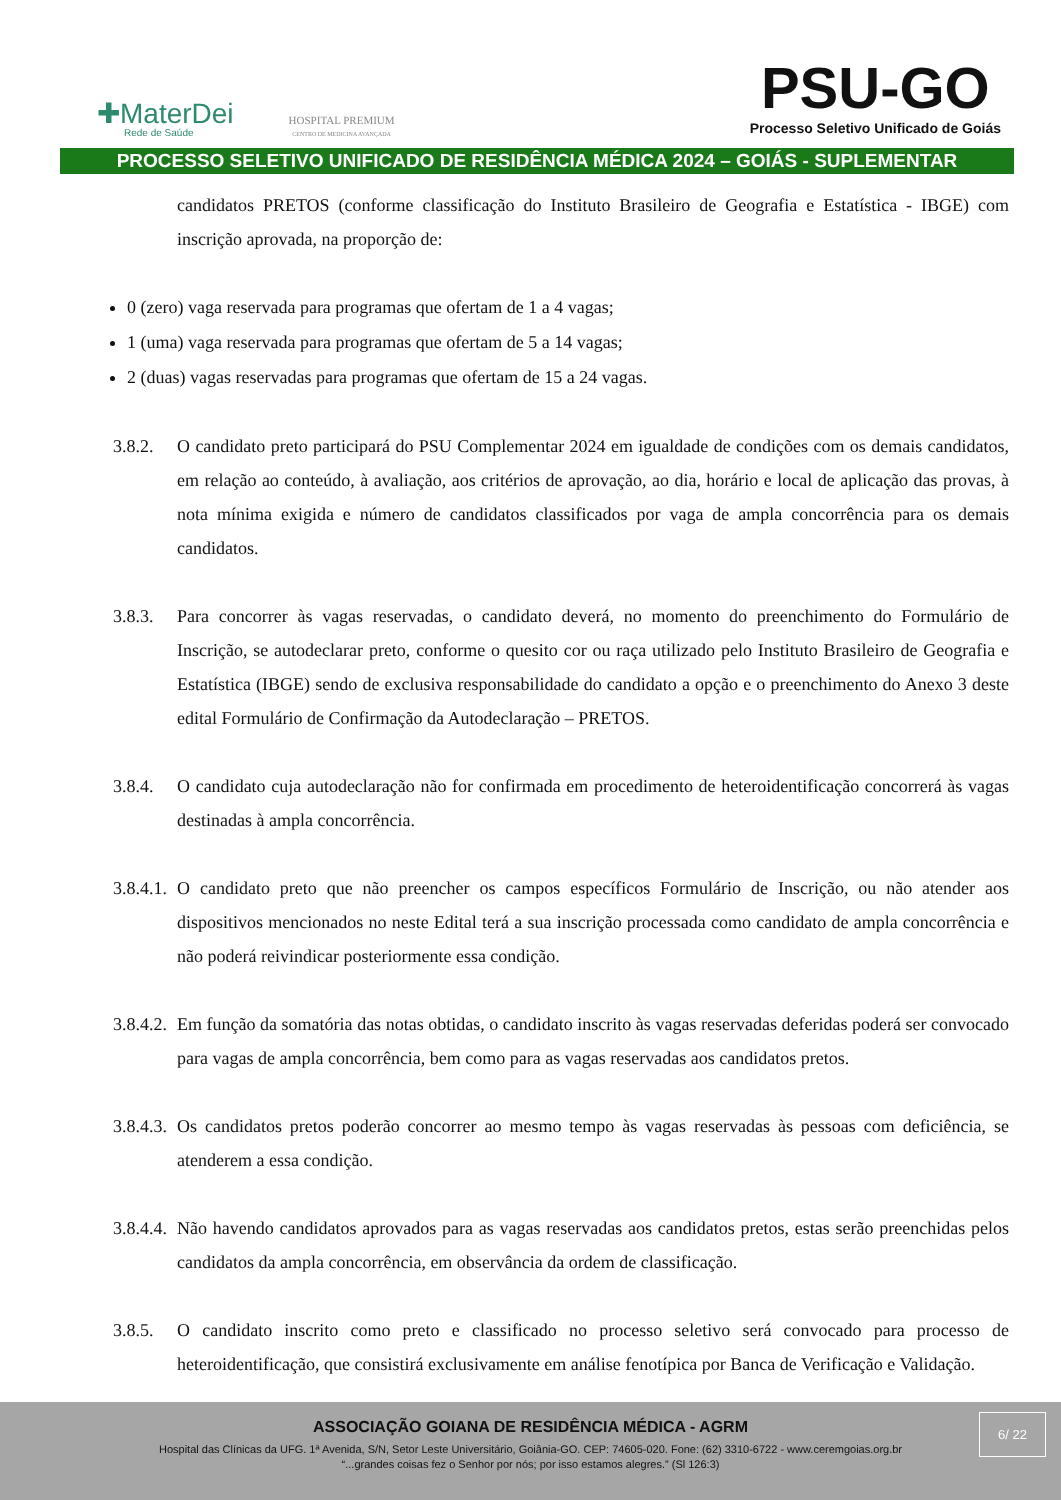✚MaterDei
Rede de Saúde
HOSPITAL PREMIUM
CENTRO DE MEDICINA AVANÇADA
PSU-GO
Processo Seletivo Unificado de Goiás
PROCESSO SELETIVO UNIFICADO DE RESIDÊNCIA MÉDICA 2024 – GOIÁS - SUPLEMENTAR
candidatos PRETOS (conforme classificação do Instituto Brasileiro de Geografia e Estatística - IBGE) com inscrição aprovada, na proporção de:
0 (zero) vaga reservada para programas que ofertam de 1 a 4 vagas;
1 (uma) vaga reservada para programas que ofertam de 5 a 14 vagas;
2 (duas) vagas reservadas para programas que ofertam de 15 a 24 vagas.
3.8.2.
O candidato preto participará do PSU Complementar 2024 em igualdade de condições com os demais candidatos, em relação ao conteúdo, à avaliação, aos critérios de aprovação, ao dia, horário e local de aplicação das provas, à nota mínima exigida e número de candidatos classificados por vaga de ampla concorrência para os demais candidatos.
3.8.3.
Para concorrer às vagas reservadas, o candidato deverá, no momento do preenchimento do Formulário de Inscrição, se autodeclarar preto, conforme o quesito cor ou raça utilizado pelo Instituto Brasileiro de Geografia e Estatística (IBGE) sendo de exclusiva responsabilidade do candidato a opção e o preenchimento do Anexo 3 deste edital Formulário de Confirmação da Autodeclaração – PRETOS.
3.8.4.
O candidato cuja autodeclaração não for confirmada em procedimento de heteroidentificação concorrerá às vagas destinadas à ampla concorrência.
3.8.4.1.
O candidato preto que não preencher os campos específicos Formulário de Inscrição, ou não atender aos dispositivos mencionados no neste Edital terá a sua inscrição processada como candidato de ampla concorrência e não poderá reivindicar posteriormente essa condição.
3.8.4.2.
Em função da somatória das notas obtidas, o candidato inscrito às vagas reservadas deferidas poderá ser convocado para vagas de ampla concorrência, bem como para as vagas reservadas aos candidatos pretos.
3.8.4.3.
Os candidatos pretos poderão concorrer ao mesmo tempo às vagas reservadas às pessoas com deficiência, se atenderem a essa condição.
3.8.4.4.
Não havendo candidatos aprovados para as vagas reservadas aos candidatos pretos, estas serão preenchidas pelos candidatos da ampla concorrência, em observância da ordem de classificação.
3.8.5.
O candidato inscrito como preto e classificado no processo seletivo será convocado para processo de heteroidentificação, que consistirá exclusivamente em análise fenotípica por Banca de Verificação e Validação.
ASSOCIAÇÃO GOIANA DE RESIDÊNCIA MÉDICA - AGRM
Hospital das Clínicas da UFG. 1ª Avenida, S/N, Setor Leste Universitário, Goiânia-GO. CEP: 74605-020. Fone: (62) 3310-6722 - www.ceremgoias.org.br
“...grandes coisas fez o Senhor por nós; por isso estamos alegres.” (Sl 126:3)
6/ 22